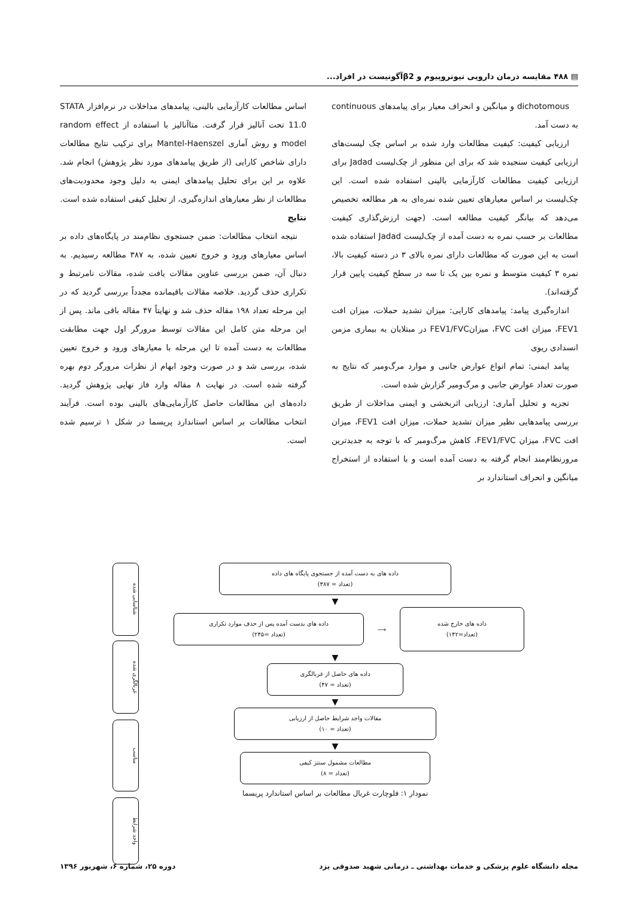▤ ۴۸۸ مقایسه درمان دارویی تیوتروپیوم و β2آگونیست در افراد...
dichotomous و میانگین و انحراف معیار برای پیامدهای continuous به دست آمد.
ارزیابی کیفیت: کیفیت مطالعات وارد شده بر اساس چک لیست‌های ارزیابی کیفیت سنجیده شد که برای این منظور از چک‌لیست Jadad برای ارزیابی کیفیت مطالعات کارآزمایی بالینی استفاده شده است. این چک‌لیست بر اساس معیارهای تعیین شده نمره‌ای به هر مطالعه تخصیص می‌دهد که بیانگر کیفیت مطالعه است. (جهت ارزش‌گذاری کیفیت مطالعات بر حسب نمره به دست آمده از چک‌لیست Jadad استفاده شده است به این صورت که مطالعات دارای نمره بالای ۳ در دسته کیفیت بالا، نمره ۳ کیفیت متوسط و نمره بین یک تا سه در سطح کیفیت پایین قرار گرفته‌اند).
اندازه‌گیری پیامد: پیامدهای کارایی: میزان تشدید حملات، میزان افت FEV1، میزان افت FVC، میزانFEV1/FVC در مبتلایان به بیماری مزمن انسدادی ریوی
پیامد ایمنی: تمام انواع عوارض جانبی و موارد مرگ‌ومیر که نتایج به صورت تعداد عوارض جانبی و مرگ‌ومیر گزارش شده است.
تجزیه و تحلیل آماری: ارزیابی اثربخشی و ایمنی مداخلات از طریق بررسی پیامدهایی نظیر میزان تشدید حملات، میزان افت FEV1، میزان افت FVC، میزان FEV1/FVC، کاهش مرگ‌ومیر که با توجه به جدیدترین مرورنظام‌مند انجام گرفته به دست آمده است و با استفاده از استخراج میانگین و انحراف استاندارد بر
اساس مطالعات کارآزمایی بالینی، پیامدهای مداخلات در نرم‌افزار STATA 11.0 تحت آنالیز قرار گرفت. متاآنالیز با استفاده از random effect model و روش آماری Mantel-Haenszel برای ترکیب نتایج مطالعات دارای شاخص کارایی (از طریق پیامدهای مورد نظر پژوهش) انجام شد. علاوه بر این برای تحلیل پیامدهای ایمنی به دلیل وجود محدودیت‌های مطالعات از نظر معیارهای اندازه‌گیری، از تحلیل کیفی استفاده شده است.
نتایج
نتیجه انتخاب مطالعات: ضمن جستجوی نظام‌مند در پایگاه‌های داده بر اساس معیارهای ورود و خروج تعیین شده، به ۳۸۷ مطالعه رسیدیم. به دنبال آن، ضمن بررسی عناوین مقالات یافت شده، مقالات نامرتبط و تکراری حذف گردید. خلاصه مقالات باقیمانده مجدداً بررسی گردید که در این مرحله تعداد ۱۹۸ مقاله حذف شد و نهایتاً ۴۷ مقاله باقی ماند. پس از این مرحله متن کامل این مقالات توسط مرورگر اول جهت مطابقت مطالعات به دست آمده تا این مرحله با معیارهای ورود و خروج تعیین شده، بررسی شد و در صورت وجود ابهام از نظرات مرورگر دوم بهره گرفته شده است. در نهایت ۸ مقاله وارد فاز نهایی پژوهش گردید. داده‌های این مطالعات حاصل کارآزمایی‌های بالینی بوده است. فرآیند انتخاب مطالعات بر اساس استاندارد پریسما در شکل ۱ ترسیم شده است.
شناسایی شده
غربالگری شده
مناسب
واجد شرایط
داده های به دست آمده از جستجوی پایگاه های داده
(تعداد = ۳۸۷)
▼
داده های بدست آمده پس از حذف موارد تکراری
(تعداد =۲۴۵)
⟶
داده های خارج شده
(تعداد=۱۴۲)
▼
داده های حاصل از غربالگری
(تعداد = ۴۷)
▼
مقالات واجد شرایط حاصل از ارزیابی
(تعداد = ۱۰)
▼
مطالعات مشمول سنتز کیفی
(تعداد = ۸)
نمودار ۱: فلوچارت غربال مطالعات بر اساس استاندارد پریسما
مجله دانشگاه علوم پزشکی و خدمات بهداشتی ـ درمانی شهید صدوقی یزد دوره ۲۵، شماره ۶، شهریور ۱۳۹۶